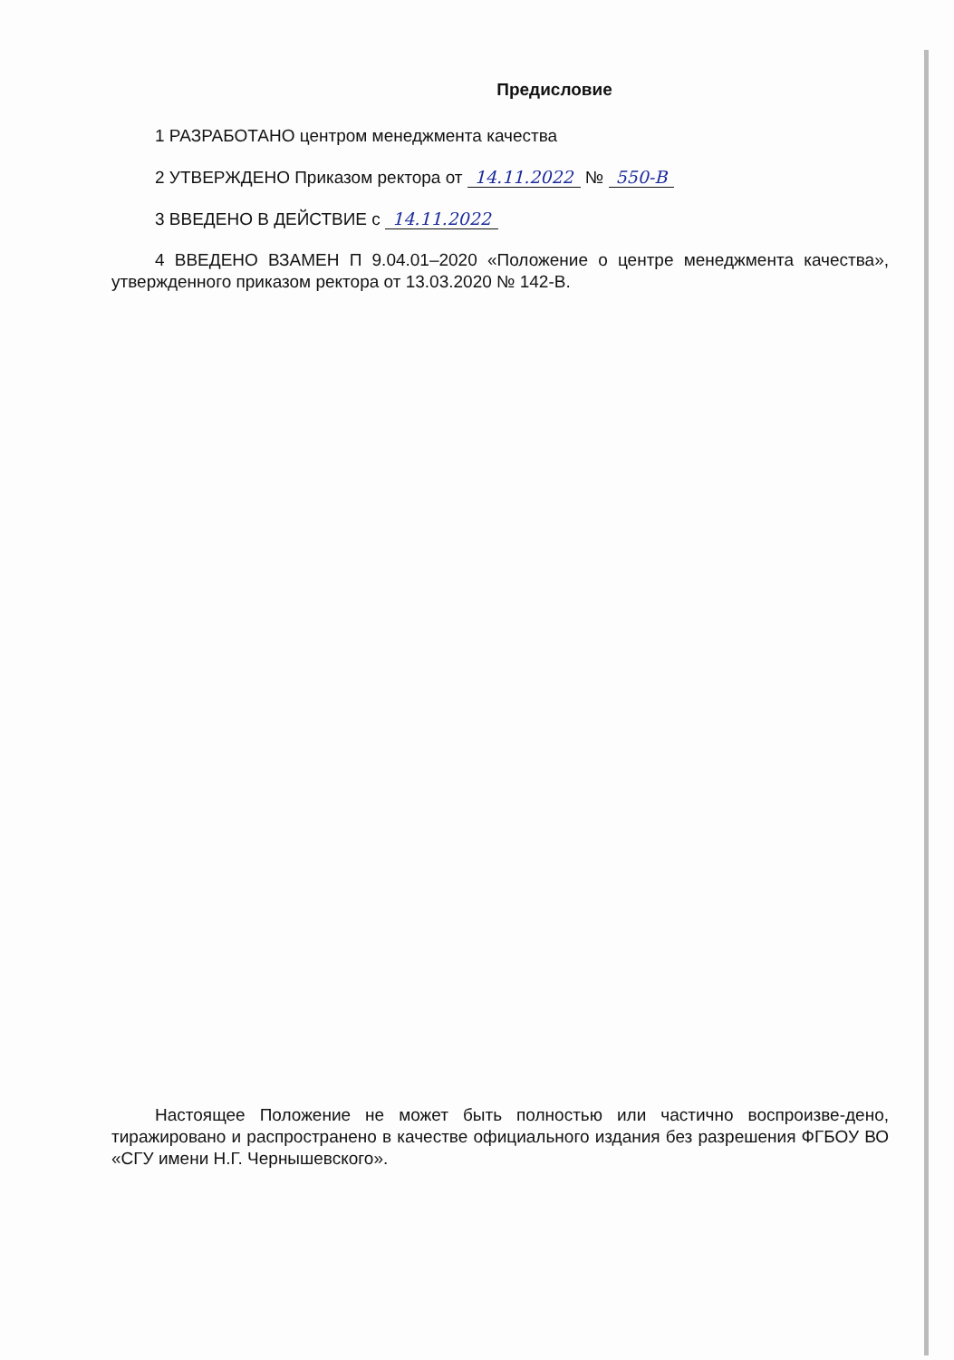Предисловие
1 РАЗРАБОТАНО центром менеджмента качества
2 УТВЕРЖДЕНО Приказом ректора от 14.11.2022 № 550-В
3 ВВЕДЕНО В ДЕЙСТВИЕ с 14.11.2022
4 ВВЕДЕНО ВЗАМЕН П 9.04.01–2020 «Положение о центре менеджмента качества», утвержденного приказом ректора от 13.03.2020 № 142-В.
Настоящее Положение не может быть полностью или частично воспроизве-дено, тиражировано и распространено в качестве официального издания без разрешения ФГБОУ ВО «СГУ имени Н.Г. Чернышевского».